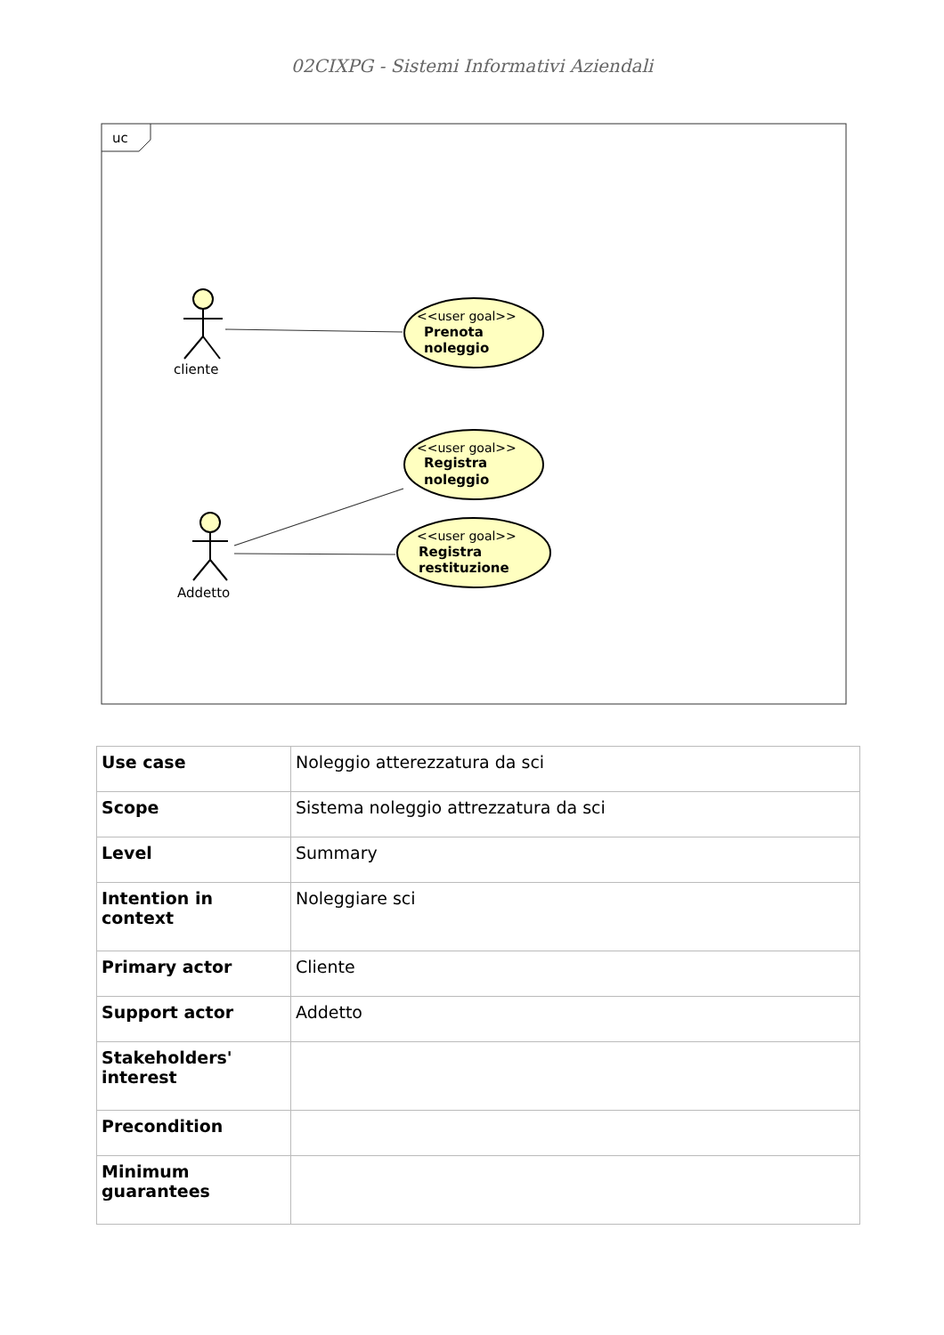02CIXPG - Sistemi Informativi Aziendali
uc
cliente
Addetto
<<user goal>>
<<user goal>>
<<user goal>>
Prenota
noleggio
Registra
noleggio
Registra
restituzione
| Use case | Noleggio atterezzatura da sci |
| Scope | Sistema noleggio attrezzatura da sci |
| Level | Summary |
| Intention in context | Noleggiare sci |
| Primary actor | Cliente |
| Support actor | Addetto |
| Stakeholders' interest | |
| Precondition | |
| Minimum guarantees | |